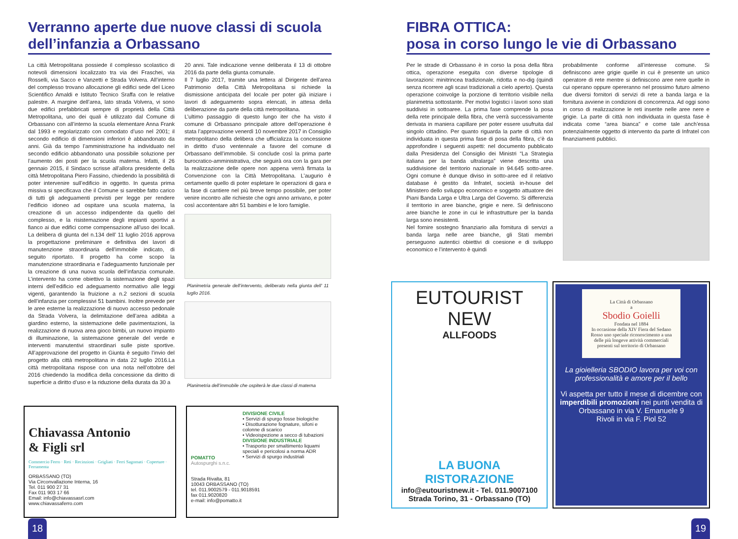Verranno aperte due nuove classi di scuola dell’infanzia a Orbassano
La città Metropolitana possiede il complesso scolastico di notevoli dimensioni localizzato tra via dei Fraschei, via Rosselli, via Sacco e Vanzetti e Strada Volvera. All’interno del complesso trovano allocazione gli edifici sede del Liceo Scientifico Amaldi e Istituto Tecnico Sraffa con le relative palestre. A margine dell’area, lato strada Volvera, vi sono due edifici prefabbricati sempre di proprietà della Città Metropolitana, uno dei quali è utilizzato dal Comune di Orbassano con all’interno la scuola elementare Anna Frank dal 1993 e regolarizzato con comodato d’uso nel 2001; il secondo edificio di dimensioni inferiori è abbandonato da anni. Già da tempo l’amministrazione ha individuato nel secondo edificio abbandonato una possibile soluzione per l’aumento dei posti per la scuola materna. Infatti, il 26 gennaio 2015, il Sindaco scrisse all’allora presidente della città Metropolitana Piero Fassino, chiedendo la possibilità di poter intervenire sull’edificio in oggetto. In questa prima missiva si specificava che il Comune si sarebbe fatto carico di tutti gli adeguamenti previsti per legge per rendere l’edificio idoneo ad ospitare una scuola materna, la creazione di un accesso indipendente da quello del complesso, e la risistemazione degli impianti sportivi a fianco ai due edifici come compensazione all’uso dei locali. La delibera di giunta del n.134 dell’ 11 luglio 2016 approva la progettazione preliminare e definitiva dei lavori di manutenzione straordinaria dell’immobile indicato, di seguito riportato. Il progetto ha come scopo la manutenzione straordinaria e l’adeguamento funzionale per la creazione di una nuova scuola dell’infanzia comunale. L’intervento ha come obiettivo la sistemazione degli spazi interni dell’edificio ed adeguamento normativo alle leggi vigenti, garantendo la fruizione a n.2 sezioni di scuola dell’infanzia per complessivi 51 bambini. Inoltre prevede per le aree esterne la realizzazione di nuovo accesso pedonale da Strada Volvera, la delimitazione dell’area adibita a giardino esterno, la sistemazione delle pavimentazioni, la realizzazione di nuova area gioco bimbi, un nuovo impianto di illuminazione, la sistemazione generale del verde e interventi manutentivi straordinari sulle piste sportive. All’approvazione del progetto in Giunta è seguito l’invio del progetto alla città metropolitana in data 22 luglio 2016.La città metropolitana rispose con una nota nell’ottobre del 2016 chiedendo la modifica della concessione da diritto di superficie a diritto d’uso e la riduzione della durata da 30 a
20 anni. Tale indicazione venne deliberata il 13 di ottobre 2016 da parte della giunta comunale.
Il 7 luglio 2017, tramite una lettera al Dirigente dell’area Patrimonio della Città Metropolitana si richiede la dismissione anticipata del locale per poter già iniziare i lavori di adeguamento sopra elencati, in attesa della deliberazione da parte della città metropolitana.
L’ultimo passaggio di questo lungo iter che ha visto il comune di Orbassano principale attore dell’operazione è stata l’approvazione venerdì 10 novembre 2017 in Consiglio metropolitano della delibera che ufficializza la concessione in diritto d’uso ventennale a favore del comune di Orbassano dell’immobile. Si conclude così la prima parte burocratico-amministrativa, che seguirà ora con la gara per la realizzazione delle opere non appena verrà firmata la Convenzione con la Città Metropolitana. L’augurio è certamente quello di poter espletare le operazioni di gara e la fase di cantiere nel più breve tempo possibile, per poter venire incontro alle richieste che ogni anno arrivano, e poter così accontentare altri 51 bambini e le loro famiglie.
Planimetria generale dell’intervento, deliberato nella giunta dell’ 11 luglio 2016.
Planimetria dell’immobile che ospiterà le due classi di materna
Chiavassa Antonio
& Figli srl
Commercio Ferro · Reti · Recinzioni · Grigliati · Ferri Sagomati · Coperture · Ferramenta
ORBASSANO (TO)
Via Circonvallazione Interna, 16
Tel. 011 900 27 31
Fax 011 903 17 66
Email: info@chiavassasrl.com
www.chiavassaferro.com
POMATTO
Autospurghi s.n.c.
DIVISIONE CIVILE
• Servizi di spurgo fosse biologiche
• Disotturazione fognature, sifoni e colonne di scarico
• Videoispezione a secco di tubazioni
DIVISIONE INDUSTRIALE
• Trasporto per smaltimento liquami speciali e pericolosi a norma ADR
• Servizi di spurgo industriali
Strada Rivalta, 81
10043 ORBASSANO (TO)
tel. 011.9002579 - 011.9018591
fax 011.9020820
e-mail: info@pomatto.it
18
FIBRA OTTICA:
posa in corso lungo le vie di Orbassano
Per le strade di Orbassano è in corso la posa della fibra ottica, operazione eseguita con diverse tipologie di lavorazioni: minitrincea tradizionale, ridotta e no-dig (quindi senza ricorrere agli scavi tradizionali a cielo aperto). Questa operazione coinvolge la porzione di territorio visibile nella planimetria sottostante. Per motivi logistici i lavori sono stati suddivisi in sottoaree. La prima fase comprende la posa della rete principale della fibra, che verrà successivamente derivata in maniera capillare per poter essere usufruita dal singolo cittadino. Per quanto riguarda la parte di città non individuata in questa prima fase di posa della fibra, c’è da approfondire i seguenti aspetti: nel documento pubblicato dalla Presidenza del Consiglio dei Ministri “La Strategia italiana per la banda ultralarga” viene descritta una suddivisione del territorio nazionale in 94.645 sotto-aree. Ogni comune è dunque diviso in sotto-aree ed il relativo database è gestito da Infratel, società in-house del Ministero dello sviluppo economico e soggetto attuatore dei Piani Banda Larga e Ultra Larga del Governo. Si differenzia il territorio in aree bianche, grigie e nere. Si definiscono aree bianche le zone in cui le infrastrutture per la banda larga sono inesistenti.
Nel fornire sostegno finanziario alla fornitura di servizi a banda larga nelle aree bianche, gli Stati membri perseguono autentici obiettivi di coesione e di sviluppo economico e l’intervento è quindi
probabilmente conforme all’interesse comune. Si definiscono aree grigie quelle in cui è presente un unico operatore di rete mentre si definiscono aree nere quelle in cui operano oppure opereranno nel prossimo futuro almeno due diversi fornitori di servizi di rete a banda larga e la fornitura avviene in condizioni di concorrenza. Ad oggi sono in corso di realizzazione le reti inserite nelle aree nere e grigie. La parte di città non individuata in questa fase è indicata come “area bianca” e come tale anch’essa potenzialmente oggetto di intervento da parte di Infratel con finanziamenti pubblici.
EUTOURIST NEW
ALLFOODS
LA BUONA RISTORAZIONE
info@eutouristnew.it - Tel. 011.9007100
Strada Torino, 31 - Orbassano (TO)
La Città di Orbassano
a
Sbodio Goielli
Fondata nel 1884
In occasione della XIV Fiera del Sedano Rosso uno speciale riconoscimento a una delle più longeve attività commerciali presenti sul territorio di Orbassano
La gioielleria SBODIO lavora per voi con professionalità e amore per il bello
Vi aspetta per tutto il mese di dicembre con imperdibili promozioni nei punti vendita di Orbassano in via V. Emanuele 9
Rivoli in via F. Piol 52
19